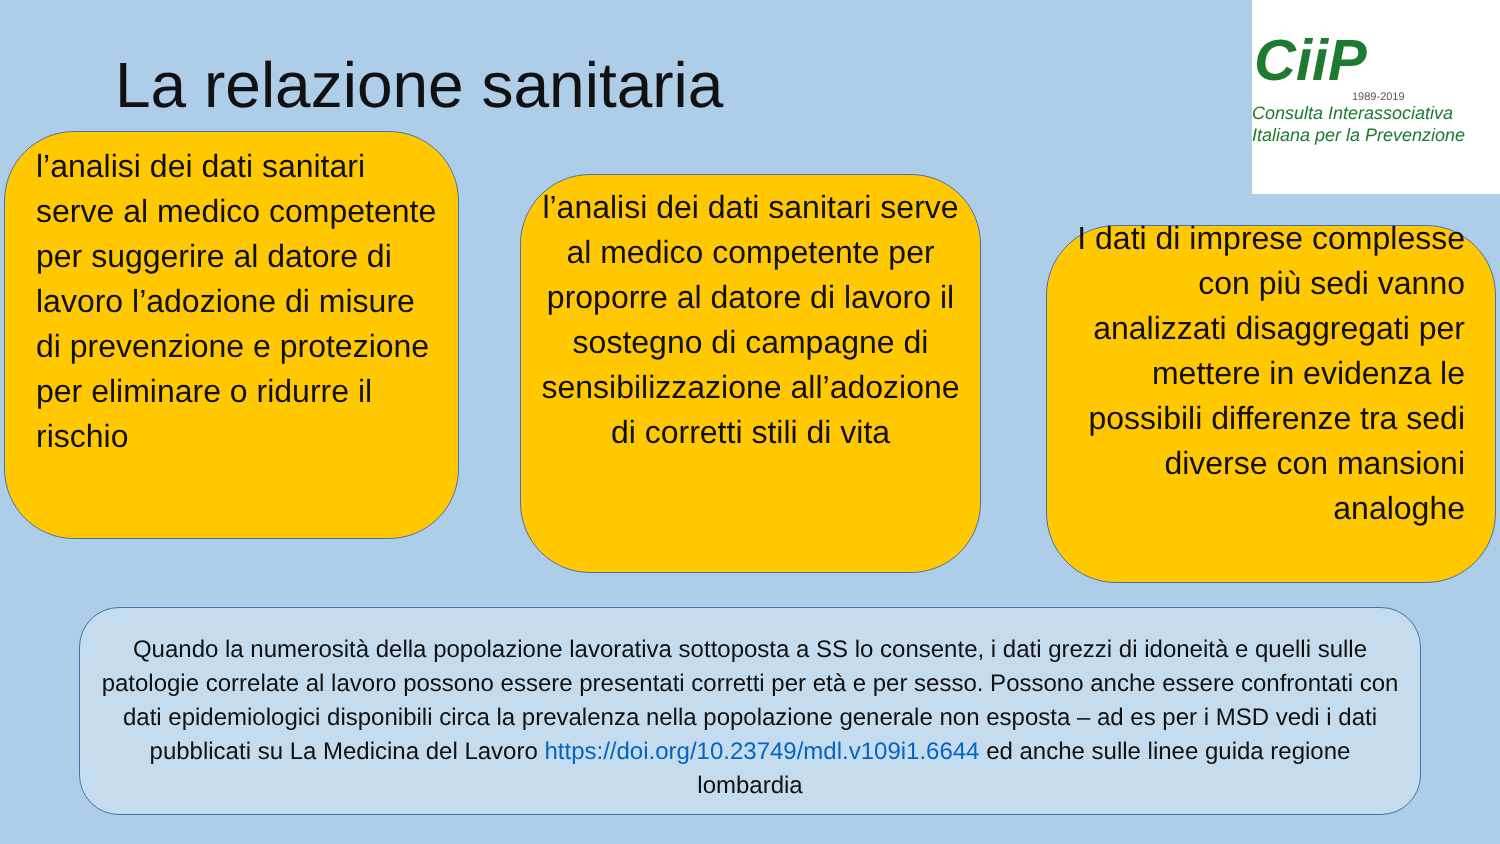La relazione sanitaria
CiiP
1989-2019
Consulta Interassociativa
Italiana per la Prevenzione
l’analisi dei dati sanitari serve al medico competente per suggerire al datore di lavoro l’adozione di misure di prevenzione e protezione per eliminare o ridurre il rischio
l’analisi dei dati sanitari serve al medico competente per proporre al datore di lavoro il sostegno di campagne di sensibilizzazione all’adozione di corretti stili di vita
I dati di imprese complesse con più sedi vanno analizzati disaggregati per mettere in evidenza le possibili differenze tra sedi diverse con mansioni analoghe
Quando la numerosità della popolazione lavorativa sottoposta a SS lo consente, i dati grezzi di idoneità e quelli sulle patologie correlate al lavoro possono essere presentati corretti per età e per sesso. Possono anche essere confrontati con dati epidemiologici disponibili circa la prevalenza nella popolazione generale non esposta – ad es per i MSD vedi i dati pubblicati su La Medicina del Lavoro https://doi.org/10.23749/mdl.v109i1.6644 ed anche sulle linee guida regione lombardia